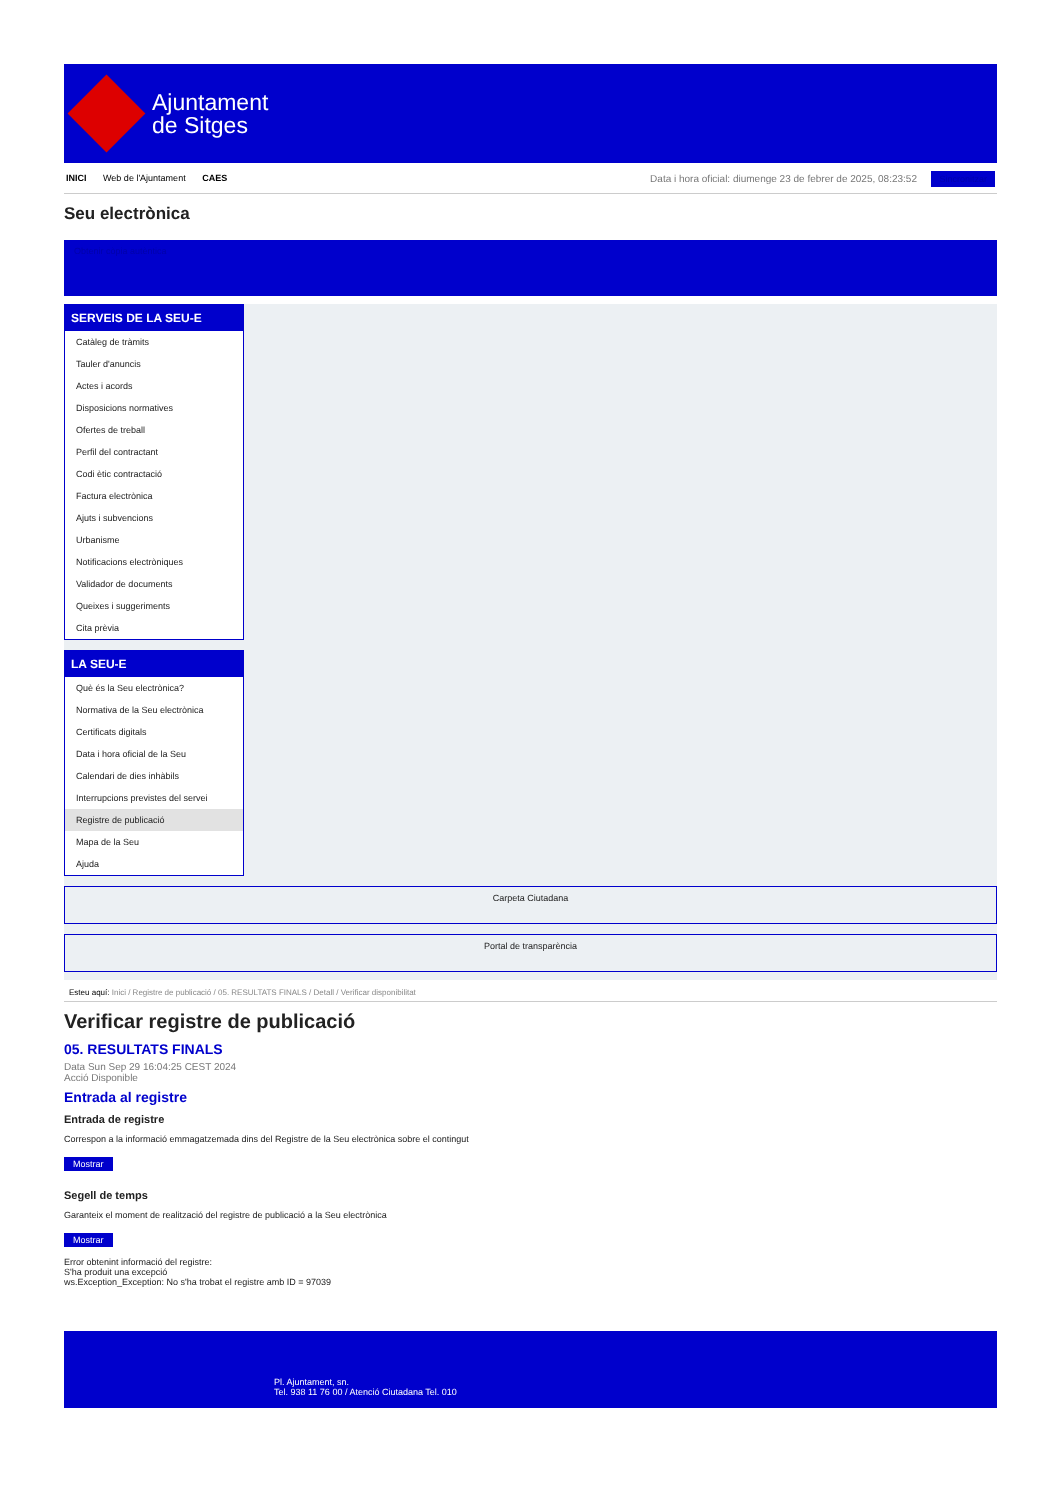Ajuntament
de Sitges
INICI Web de l'Ajuntament CAES
Data i hora oficial: diumenge 23 de febrer de 2025, 08:23:52 Sincronitzar
Seu electrònica
Obtenir còpia autèntica
SERVEIS DE LA SEU-E
Catàleg de tràmits
Tauler d'anuncis
Actes i acords
Disposicions normatives
Ofertes de treball
Perfil del contractant
Codi ètic contractació
Factura electrònica
Ajuts i subvencions
Urbanisme
Notificacions electròniques
Validador de documents
Queixes i suggeriments
Cita prèvia
LA SEU-E
Què és la Seu electrònica?
Normativa de la Seu electrònica
Certificats digitals
Data i hora oficial de la Seu
Calendari de dies inhàbils
Interrupcions previstes del servei
Registre de publicació
Mapa de la Seu
Ajuda
Carpeta Ciutadana
Portal de transparència
Esteu aquí: Inici / Registre de publicació / 05. RESULTATS FINALS / Detall / Verificar disponibilitat
Verificar registre de publicació
05. RESULTATS FINALS
Data Sun Sep 29 16:04:25 CEST 2024
Acció Disponible
Entrada al registre
Entrada de registre
Correspon a la informació emmagatzemada dins del Registre de la Seu electrònica sobre el contingut
Mostrar
Segell de temps
Garanteix el moment de realització del registre de publicació a la Seu electrònica
Mostrar
Error obtenint informació del registre:
S'ha produit una excepció
ws.Exception_Exception: No s'ha trobat el registre amb ID = 97039
Pl. Ajuntament, sn.
Tel. 938 11 76 00 / Atenció Ciutadana Tel. 010